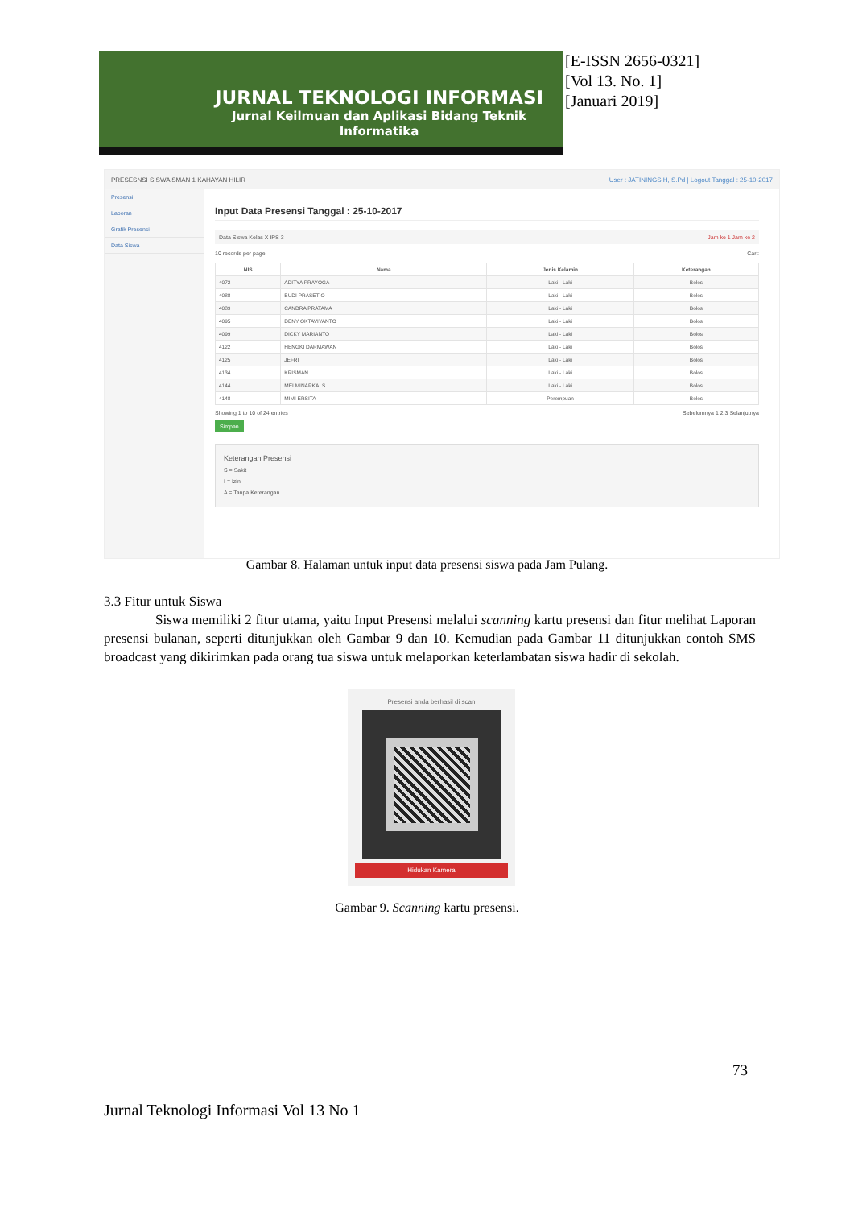JURNAL TEKNOLOGI INFORMASI
Jurnal Keilmuan dan Aplikasi Bidang Teknik Informatika
[E-ISSN 2656-0321]
[Vol 13. No. 1]
[Januari 2019]
PRESESNSI SISWA SMAN 1 KAHAYAN HILIR User : JATININGSIH, S.Pd | Logout Tanggal : 25-10-2017
Presensi
Laporan
Grafik Presensi
Data Siswa
Input Data Presensi Tanggal : 25-10-2017
Data Siswa Kelas X IPS 3 Jam ke 1 Jam ke 2
10 records per page Cari:
| NIS | Nama | Jenis Kelamin | Keterangan |
| --- | --- | --- | --- |
| 4072 | ADITYA PRAYOGA | Laki - Laki | Bolos |
| 4088 | BUDI PRASETIO | Laki - Laki | Bolos |
| 4089 | CANDRA PRATAMA | Laki - Laki | Bolos |
| 4095 | DENY OKTAVIYANTO | Laki - Laki | Bolos |
| 4099 | DICKY MARIANTO | Laki - Laki | Bolos |
| 4122 | HENGKI DARMAWAN | Laki - Laki | Bolos |
| 4125 | JEFRI | Laki - Laki | Bolos |
| 4134 | KRISMAN | Laki - Laki | Bolos |
| 4144 | MEI MINARKA. S | Laki - Laki | Bolos |
| 4148 | MIMI ERSITA | Perempuan | Bolos |
Showing 1 to 10 of 24 entries Sebelumnya 1 2 3 Selanjutnya
Simpan
Keterangan Presensi
S = Sakit
I = Izin
A = Tanpa Keterangan
Gambar 8. Halaman untuk input data presensi siswa pada Jam Pulang.
3.3 Fitur untuk Siswa
Siswa memiliki 2 fitur utama, yaitu Input Presensi melalui scanning kartu presensi dan fitur melihat Laporan presensi bulanan, seperti ditunjukkan oleh Gambar 9 dan 10. Kemudian pada Gambar 11 ditunjukkan contoh SMS broadcast yang dikirimkan pada orang tua siswa untuk melaporkan keterlambatan siswa hadir di sekolah.
Presensi anda berhasil di scan
Hidukan Kamera
Gambar 9. Scanning kartu presensi.
73
Jurnal Teknologi Informasi Vol 13 No 1